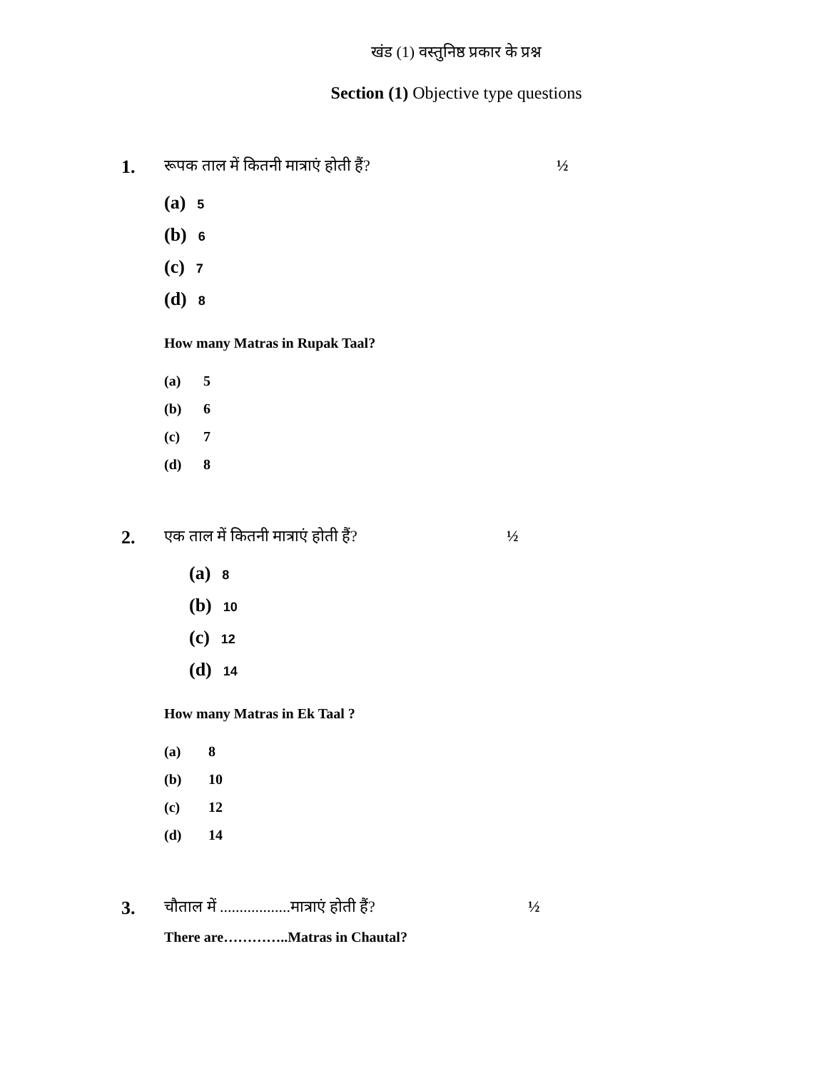खंड (1) वस्तुनिष्ठ प्रकार के प्रश्न
Section (1) Objective type questions
1.
रूपक ताल में कितनी मात्राएं होती हैं? ½
(a) 5
(b) 6
(c) 7
(d) 8
How many Matras in Rupak Taal?
(a) 5
(b) 6
(c) 7
(d) 8
2.
एक ताल में कितनी मात्राएं होती हैं? ½
(a) 8
(b) 10
(c) 12
(d) 14
How many Matras in Ek Taal ?
(a) 8
(b) 10
(c) 12
(d) 14
3.
चौताल में ..................मात्राएं होती हैं?
½
There are…………..Matras in Chautal?